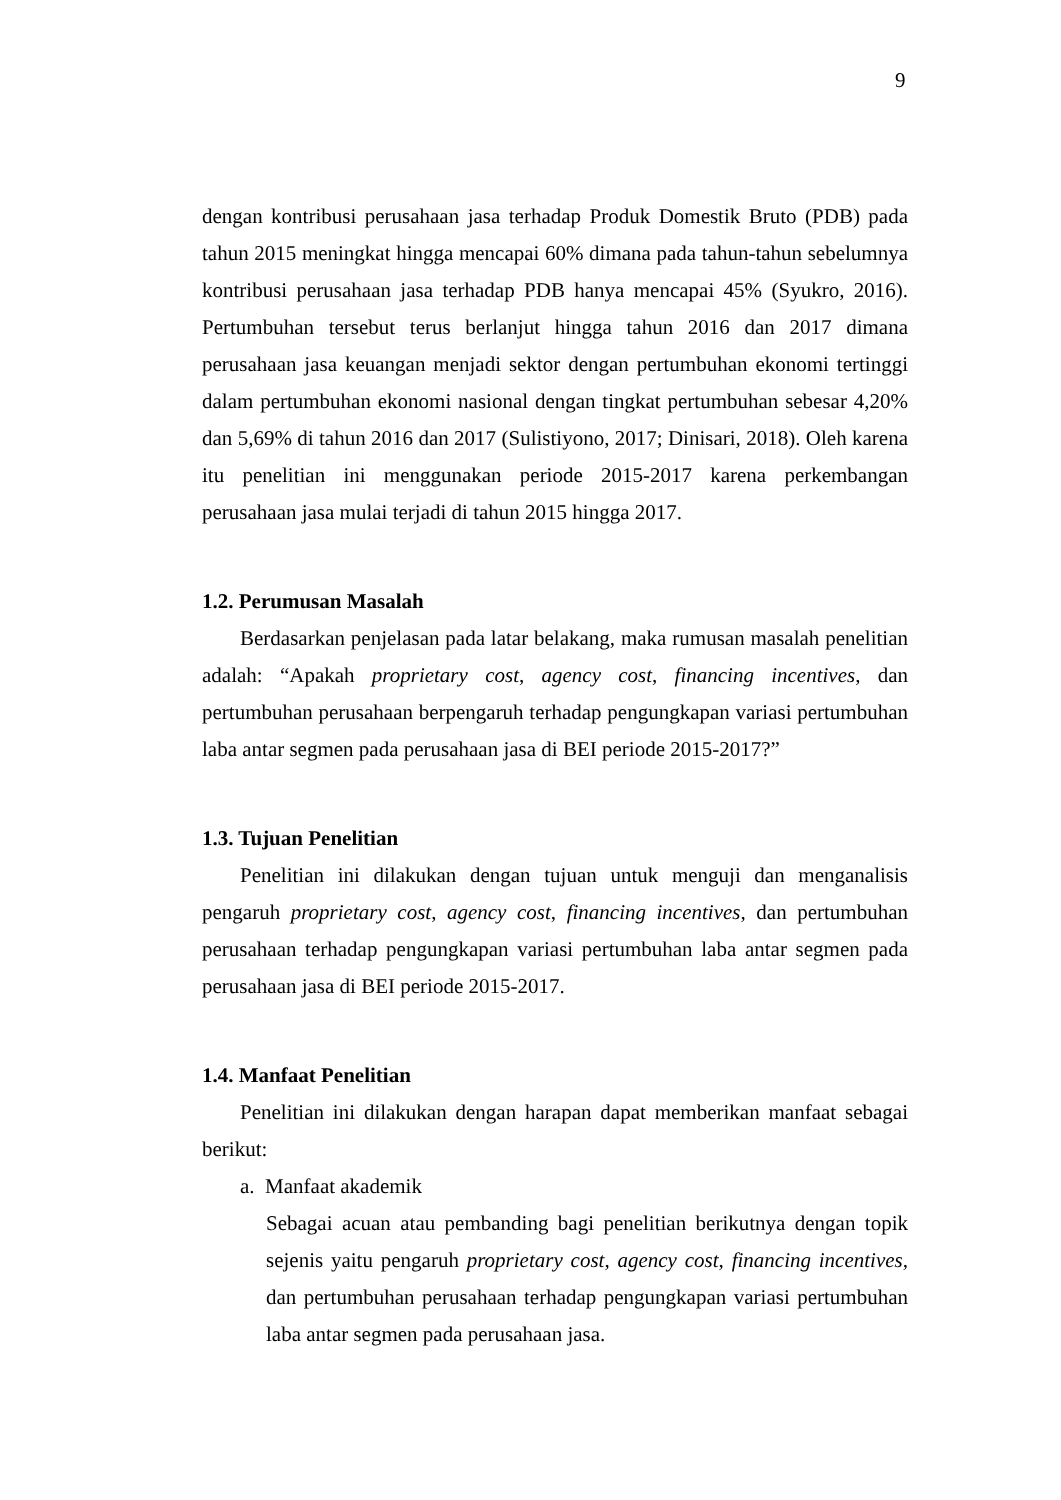9
dengan kontribusi perusahaan jasa terhadap Produk Domestik Bruto (PDB) pada tahun 2015 meningkat hingga mencapai 60% dimana pada tahun-tahun sebelumnya kontribusi perusahaan jasa terhadap PDB hanya mencapai 45% (Syukro, 2016). Pertumbuhan tersebut terus berlanjut hingga tahun 2016 dan 2017 dimana perusahaan jasa keuangan menjadi sektor dengan pertumbuhan ekonomi tertinggi dalam pertumbuhan ekonomi nasional dengan tingkat pertumbuhan sebesar 4,20% dan 5,69% di tahun 2016 dan 2017 (Sulistiyono, 2017; Dinisari, 2018). Oleh karena itu penelitian ini menggunakan periode 2015-2017 karena perkembangan perusahaan jasa mulai terjadi di tahun 2015 hingga 2017.
1.2. Perumusan Masalah
Berdasarkan penjelasan pada latar belakang, maka rumusan masalah penelitian adalah: “Apakah proprietary cost, agency cost, financing incentives, dan pertumbuhan perusahaan berpengaruh terhadap pengungkapan variasi pertumbuhan laba antar segmen pada perusahaan jasa di BEI periode 2015-2017?”
1.3. Tujuan Penelitian
Penelitian ini dilakukan dengan tujuan untuk menguji dan menganalisis pengaruh proprietary cost, agency cost, financing incentives, dan pertumbuhan perusahaan terhadap pengungkapan variasi pertumbuhan laba antar segmen pada perusahaan jasa di BEI periode 2015-2017.
1.4. Manfaat Penelitian
Penelitian ini dilakukan dengan harapan dapat memberikan manfaat sebagai berikut:
a. Manfaat akademik
Sebagai acuan atau pembanding bagi penelitian berikutnya dengan topik sejenis yaitu pengaruh proprietary cost, agency cost, financing incentives, dan pertumbuhan perusahaan terhadap pengungkapan variasi pertumbuhan laba antar segmen pada perusahaan jasa.